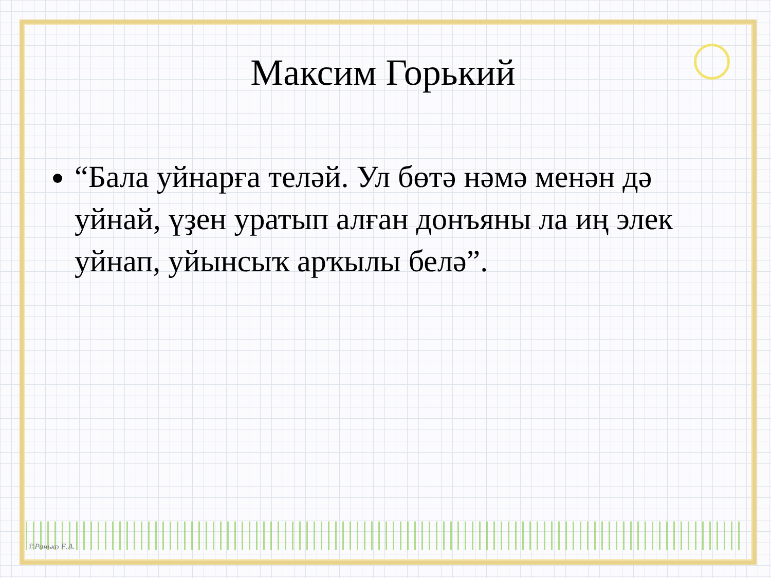Максим Горький
“Бала уйнарға теләй. Ул бөтә нәмә менән дә уйнай, үҙен уратып алған донъяны ла иң элек уйнап, уйынсыҡ арҡылы белә”.
©Ранько Е.А.